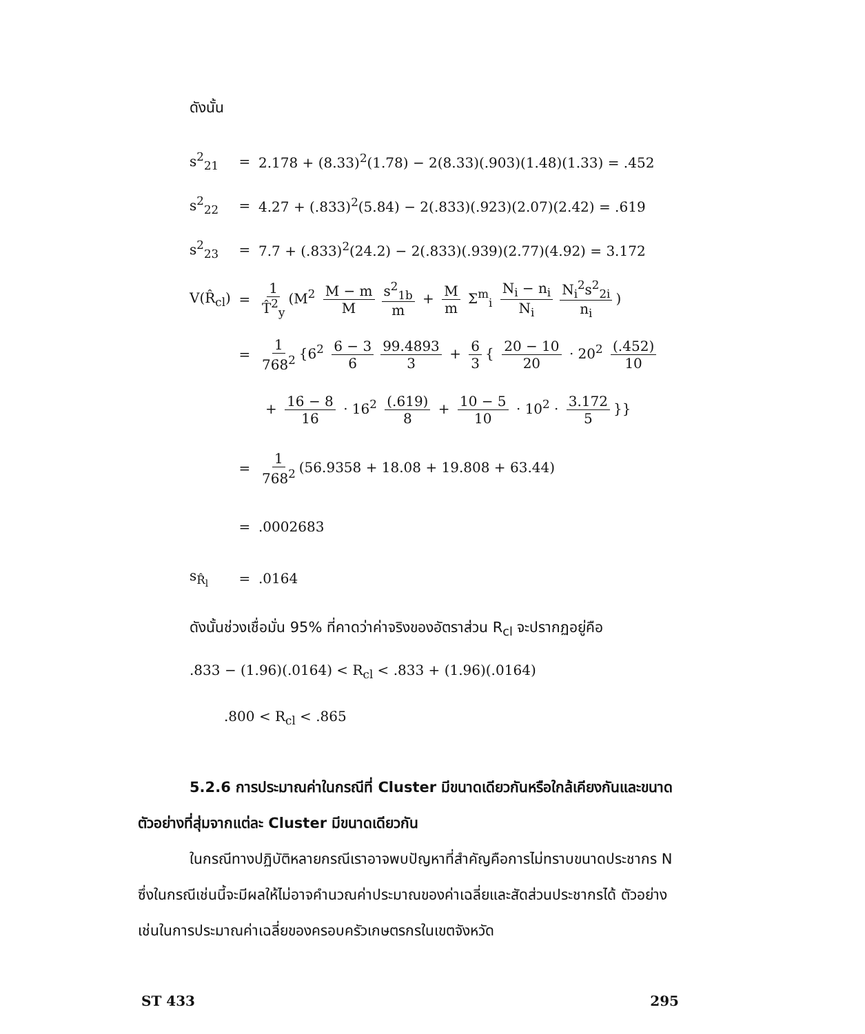ดังนั้น
s<sup>2</sup><sub>21</sub> = 2.178 + (8.33)<sup>2</sup>(1.78) − 2(8.33)(.903)(1.48)(1.33) = .452
s<sup>2</sup><sub>22</sub> = 4.27 + (.833)<sup>2</sup>(5.84) − 2(.833)(.923)(2.07)(2.42) = .619
s<sup>2</sup><sub>23</sub> = 7.7 + (.833)<sup>2</sup>(24.2) − 2(.833)(.939)(2.77)(4.92) = 3.172
V(R̂<sub>cl</sub>) = 1 T̂<sup>2</sup><sub>y</sub> (M<sup>2</sup> M − m M s<sup>2</sup><sub>1b</sub> m + M m Σ<sup>m</sup><sub>i</sub> N<sub>i</sub> − n<sub>i</sub> N<sub>i</sub> N<sub>i</sub><sup>2</sup>s<sup>2</sup><sub>2i</sub> n<sub>i</sub>)
= 1 768<sup>2</sup> {6<sup>2</sup> 6 − 3 6 99.4893 3 + 6 3 { 20 − 10 20 · 20<sup>2</sup> (.452) 10
+ 16 − 8 16 · 16<sup>2</sup> (.619) 8 + 10 − 5 10 · 10<sup>2</sup> · 3.172 5 }}
= 1 768<sup>2</sup> (56.9358 + 18.08 + 19.808 + 63.44)
=.0002683
s<sub>R̂<sub>l</sub></sub> =.0164
ดังนั้นช่วงเชื่อมั่น 95% ที่คาดว่าค่าจริงของอัตราส่วน R<sub>cl</sub> จะปรากฏอยู่คือ
.833 − (1.96)(.0164) < R<sub>cl</sub> < .833 + (1.96)(.0164)
.800 < R<sub>cl</sub> < .865
5.2.6 การประมาณค่าในกรณีที่ Cluster มีขนาดเดียวกันหรือใกล้เคียงกันและขนาดตัวอย่างที่สุ่มจากแต่ละ Cluster มีขนาดเดียวกัน
ในกรณีทางปฏิบัติหลายกรณีเราอาจพบปัญหาที่สำคัญคือการไม่ทราบขนาดประชากร N ซึ่งในกรณีเช่นนี้จะมีผลให้ไม่อาจคำนวณค่าประมาณของค่าเฉลี่ยและสัดส่วนประชากรได้ ตัวอย่างเช่นในการประมาณค่าเฉลี่ยของครอบครัวเกษตรกรในเขตจังหวัด
ST 433 295